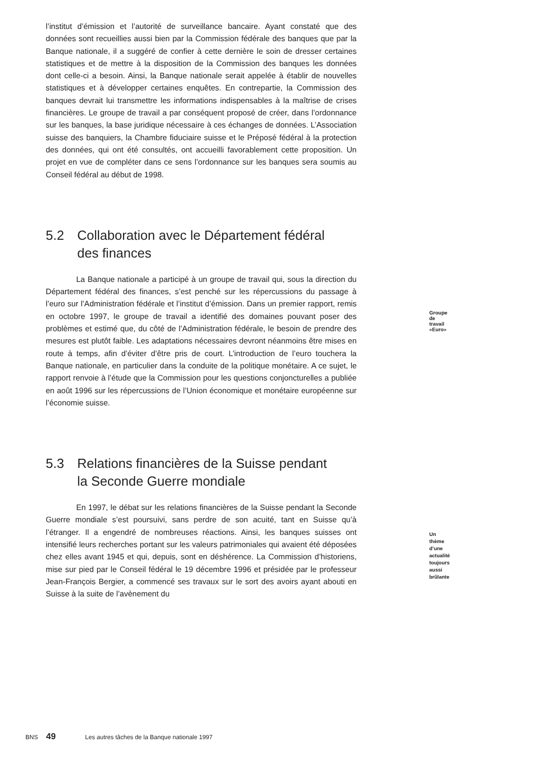l’institut d’émission et l’autorité de surveillance bancaire. Ayant constaté que des données sont recueillies aussi bien par la Commission fédérale des banques que par la Banque nationale, il a suggéré de confier à cette dernière le soin de dresser certaines statistiques et de mettre à la disposition de la Commission des banques les données dont celle-ci a besoin. Ainsi, la Banque nationale serait appelée à établir de nouvelles statistiques et à développer certaines enquêtes. En contrepartie, la Commission des banques devrait lui transmettre les informations indispensables à la maîtrise de crises financières. Le groupe de travail a par conséquent proposé de créer, dans l’ordonnance sur les banques, la base juridique nécessaire à ces échanges de données. L’Association suisse des banquiers, la Chambre fiduciaire suisse et le Préposé fédéral à la protection des données, qui ont été consultés, ont accueilli favorablement cette proposition. Un projet en vue de compléter dans ce sens l’ordonnance sur les banques sera soumis au Conseil fédéral au début de 1998.
5.2 Collaboration avec le Département fédéral
des finances
Groupe de travail «Euro»
La Banque nationale a participé à un groupe de travail qui, sous la direction du Département fédéral des finances, s’est penché sur les répercussions du passage à l’euro sur l’Administration fédérale et l’institut d’émission. Dans un premier rapport, remis en octobre 1997, le groupe de travail a identifié des domaines pouvant poser des problèmes et estimé que, du côté de l’Administration fédérale, le besoin de prendre des mesures est plutôt faible. Les adaptations nécessaires devront néanmoins être mises en route à temps, afin d’éviter d’être pris de court. L’introduction de l’euro touchera la Banque nationale, en particulier dans la conduite de la politique monétaire. A ce sujet, le rapport renvoie à l’étude que la Commission pour les questions conjoncturelles a publiée en août 1996 sur les répercussions de l’Union économique et monétaire européenne sur l’économie suisse.
5.3 Relations financières de la Suisse pendant
la Seconde Guerre mondiale
Un thème d’une actualité
toujours aussi brûlante
En 1997, le débat sur les relations financières de la Suisse pendant la Seconde Guerre mondiale s’est poursuivi, sans perdre de son acuité, tant en Suisse qu’à l’étranger. Il a engendré de nombreuses réactions. Ainsi, les banques suisses ont intensifié leurs recherches portant sur les valeurs patrimoniales qui avaient été déposées chez elles avant 1945 et qui, depuis, sont en déshérence. La Commission d’historiens, mise sur pied par le Conseil fédéral le 19 décembre 1996 et présidée par le professeur Jean-François Bergier, a commencé ses travaux sur le sort des avoirs ayant abouti en Suisse à la suite de l’avènement du
BNS 49 Les autres tâches de la Banque nationale 1997